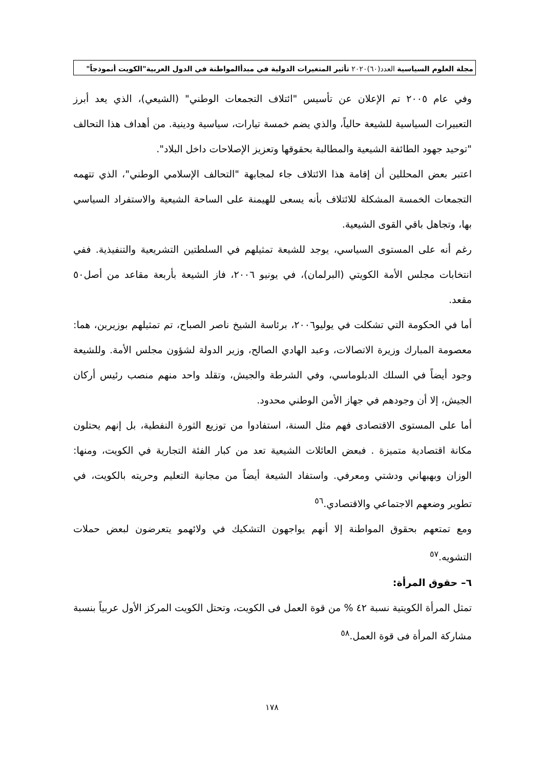مجلة العلوم السياسية العدد(٦٠)٢٠٢٠ تأثير المتغيرات الدولية في مبدأالمواطنة في الدول العربية"الكويت أنموذجاً"
وفي عام ٢٠٠٥ تم الإعلان عن تأسيس "ائتلاف التجمعات الوطني" (الشيعي)، الذي يعد أبرز التعبيرات السياسية للشيعة حالياً، والذي يضم خمسة تيارات، سياسية ودينية. من أهداف هذا التحالف "توحيد جهود الطائفة الشيعية والمطالبة بحقوقها وتعزيز الإصلاحات داخل البلاد".
اعتبر بعض المحللين أن إقامة هذا الائتلاف جاء لمجابهة "التحالف الإسلامي الوطني"، الذي تتهمه التجمعات الخمسة المشكلة للائتلاف بأنه يسعى للهيمنة على الساحة الشيعية والاستفراد السياسي بها، وتجاهل باقي القوى الشيعية.
رغم أنه على المستوى السياسي، يوجد للشيعة تمثيلهم في السلطتين التشريعية والتنفيذية. ففي انتخابات مجلس الأمة الكويتي (البرلمان)، في يونيو ٢٠٠٦، فاز الشيعة بأربعة مقاعد من أصل٥٠ مقعد.
أما في الحكومة التي تشكلت في يوليو٢٠٠٦، برئاسة الشيخ ناصر الصباح، تم تمثيلهم بوزيرين، هما: معصومة المبارك وزيرة الاتصالات، وعبد الهادي الصالح، وزير الدولة لشؤون مجلس الأمة. وللشيعة وجود أيضاً في السلك الدبلوماسي، وفي الشرطة والجيش، وتقلد واحد منهم منصب رئيس أركان الجيش، إلا أن وجودهم في جهاز الأمن الوطني محدود.
أما على المستوى الاقتصادى فهم مثل السنة، استفادوا من توزيع الثورة النفطية، بل إنهم يحتلون مكانة اقتصادية متميزة . فبعض العائلات الشيعية تعد من كبار الفئة التجارية في الكويت، ومنها: الوزان وبهبهاني ودشتي ومعرفي. واستفاد الشيعة أيضاً من مجانية التعليم وحريته بالكويت، في تطوير وضعهم الاجتماعي والاقتصادي.<sup>٥٦</sup>
ومع تمتعهم بحقوق المواطنة إلا أنهم يواجهون التشكيك في ولائهمو يتعرضون لبعض حملات التشويه.<sup>٥٧</sup>
٦– حقوق المرأة:
تمثل المرأة الكويتية نسبة ٤٢ % من قوة العمل فى الكويت، وتحتل الكويت المركز الأول عربياً بنسبة مشاركة المرأة فى قوة العمل.<sup>٥٨</sup>
١٧٨